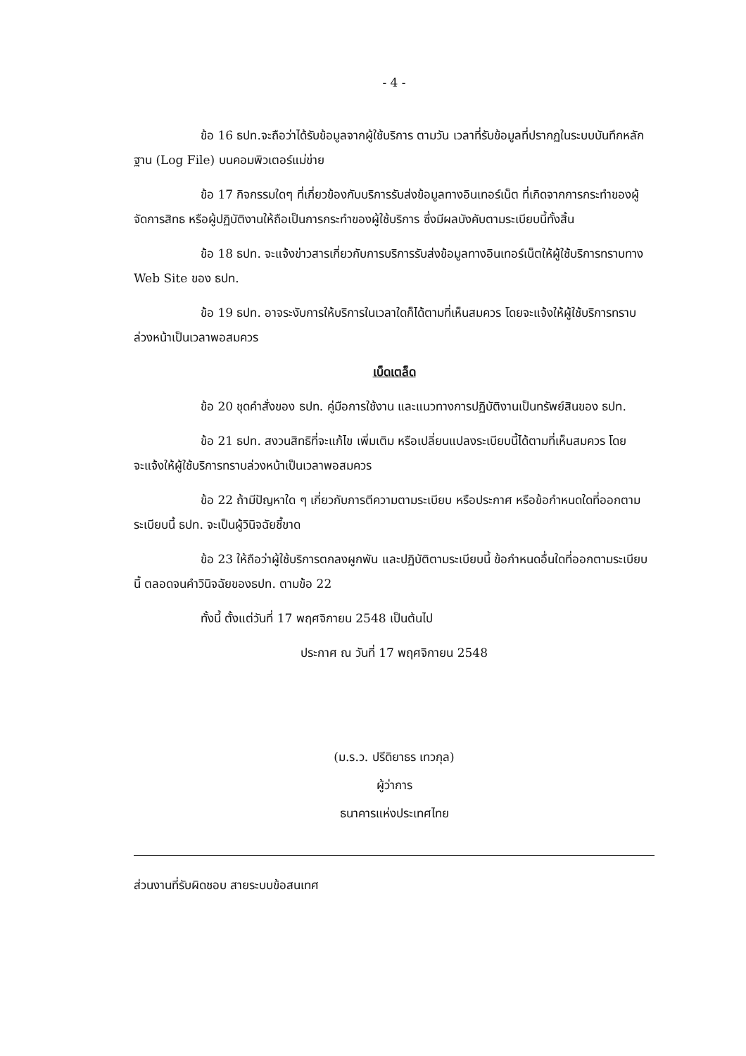- 4 -
ข้อ 16 ธปท.จะถือว่าได้รับข้อมูลจากผู้ใช้บริการ ตามวัน เวลาที่รับข้อมูลที่ปรากฏในระบบบันทึกหลักฐาน (Log File) บนคอมพิวเตอร์แม่ข่าย
ข้อ 17 กิจกรรมใดๆ ที่เกี่ยวข้องกับบริการรับส่งข้อมูลทางอินเทอร์เน็ต ที่เกิดจากการกระทำของผู้จัดการสิทธ หรือผู้ปฏิบัติงานให้ถือเป็นการกระทำของผู้ใช้บริการ ซึ่งมีผลบังคับตามระเบียบนี้ทั้งสิ้น
ข้อ 18 ธปท. จะแจ้งข่าวสารเกี่ยวกับการบริการรับส่งข้อมูลทางอินเทอร์เน็ตให้ผู้ใช้บริการทราบทาง Web Site ของ ธปท.
ข้อ 19 ธปท. อาจระงับการให้บริการในเวลาใดก็ได้ตามที่เห็นสมควร โดยจะแจ้งให้ผู้ใช้บริการทราบล่วงหน้าเป็นเวลาพอสมควร
เบ็ดเตล็ด
ข้อ 20 ชุดคำสั่งของ ธปท. คู่มือการใช้งาน และแนวทางการปฏิบัติงานเป็นทรัพย์สินของ ธปท.
ข้อ 21 ธปท. สงวนสิทธิที่จะแก้ไข เพิ่มเติม หรือเปลี่ยนแปลงระเบียบนี้ได้ตามที่เห็นสมควร โดยจะแจ้งให้ผู้ใช้บริการทราบล่วงหน้าเป็นเวลาพอสมควร
ข้อ 22 ถ้ามีปัญหาใด ๆ เกี่ยวกับการตีความตามระเบียบ หรือประกาศ หรือข้อกำหนดใดที่ออกตามระเบียบนี้ ธปท. จะเป็นผู้วินิจฉัยชี้ขาด
ข้อ 23 ให้ถือว่าผู้ใช้บริการตกลงผูกพัน และปฏิบัติตามระเบียบนี้ ข้อกำหนดอื่นใดที่ออกตามระเบียบนี้ ตลอดจนคำวินิจฉัยของธปท. ตามข้อ 22
ทั้งนี้ ตั้งแต่วันที่ 17 พฤศจิกายน 2548 เป็นต้นไป
ประกาศ ณ วันที่ 17 พฤศจิกายน 2548
(ม.ร.ว. ปรีดิยาธร เทวกุล)
ผู้ว่าการ
ธนาคารแห่งประเทศไทย
ส่วนงานที่รับผิดชอบ สายระบบข้อสนเทศ